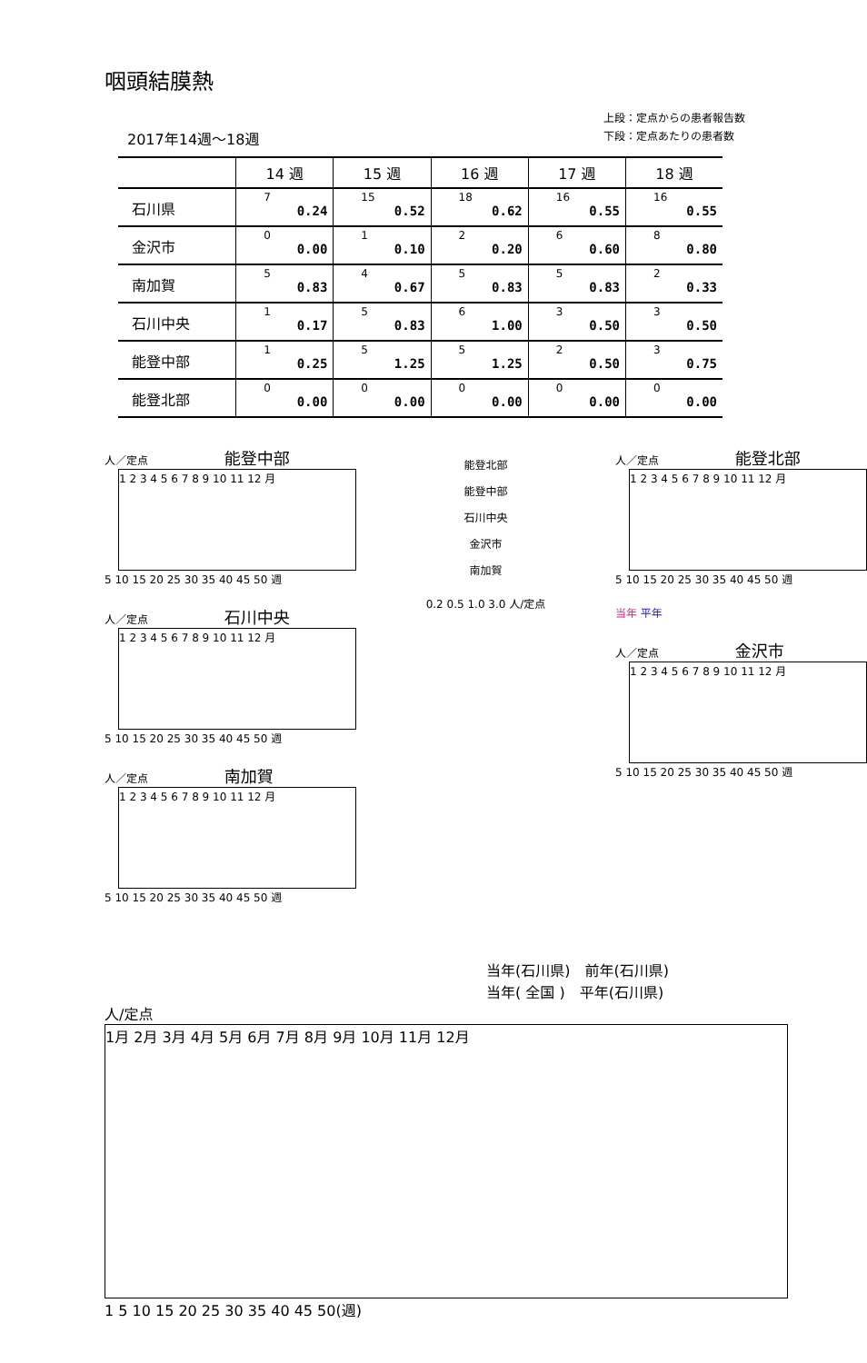咽頭結膜熱
2017年14週～18週
上段：定点からの患者報告数
下段：定点あたりの患者数
| | 14 週 | 15 週 | 16 週 | 17 週 | 18 週 |
| --- | --- | --- | --- | --- | --- |
| 石川県 | 7 0.24 | 15 0.52 | 18 0.62 | 16 0.55 | 16 0.55 |
| 金沢市 | 0 0.00 | 1 0.10 | 2 0.20 | 6 0.60 | 8 0.80 |
| 南加賀 | 5 0.83 | 4 0.67 | 5 0.83 | 5 0.83 | 2 0.33 |
| 石川中央 | 1 0.17 | 5 0.83 | 6 1.00 | 3 0.50 | 3 0.50 |
| 能登中部 | 1 0.25 | 5 1.25 | 5 1.25 | 2 0.50 | 3 0.75 |
| 能登北部 | 0 0.00 | 0 0.00 | 0 0.00 | 0 0.00 | 0 0.00 |
人／定点 能登中部
1 2 3 4 5 6 7 8 9 10 11 12 月
5 10 15 20 25 30 35 40 45 50 週
人／定点 石川中央
1 2 3 4 5 6 7 8 9 10 11 12 月
5 10 15 20 25 30 35 40 45 50 週
人／定点 南加賀
1 2 3 4 5 6 7 8 9 10 11 12 月
5 10 15 20 25 30 35 40 45 50 週
能登北部
能登中部
石川中央
金沢市
南加賀
0.2 0.5 1.0 3.0 人/定点
人／定点 能登北部
1 2 3 4 5 6 7 8 9 10 11 12 月
5 10 15 20 25 30 35 40 45 50 週
当年 平年
人／定点 金沢市
1 2 3 4 5 6 7 8 9 10 11 12 月
5 10 15 20 25 30 35 40 45 50 週
当年(石川県)　前年(石川県)
当年( 全国 )　平年(石川県)
人/定点
1月 2月 3月 4月 5月 6月 7月 8月 9月 10月 11月 12月
1 5 10 15 20 25 30 35 40 45 50(週)